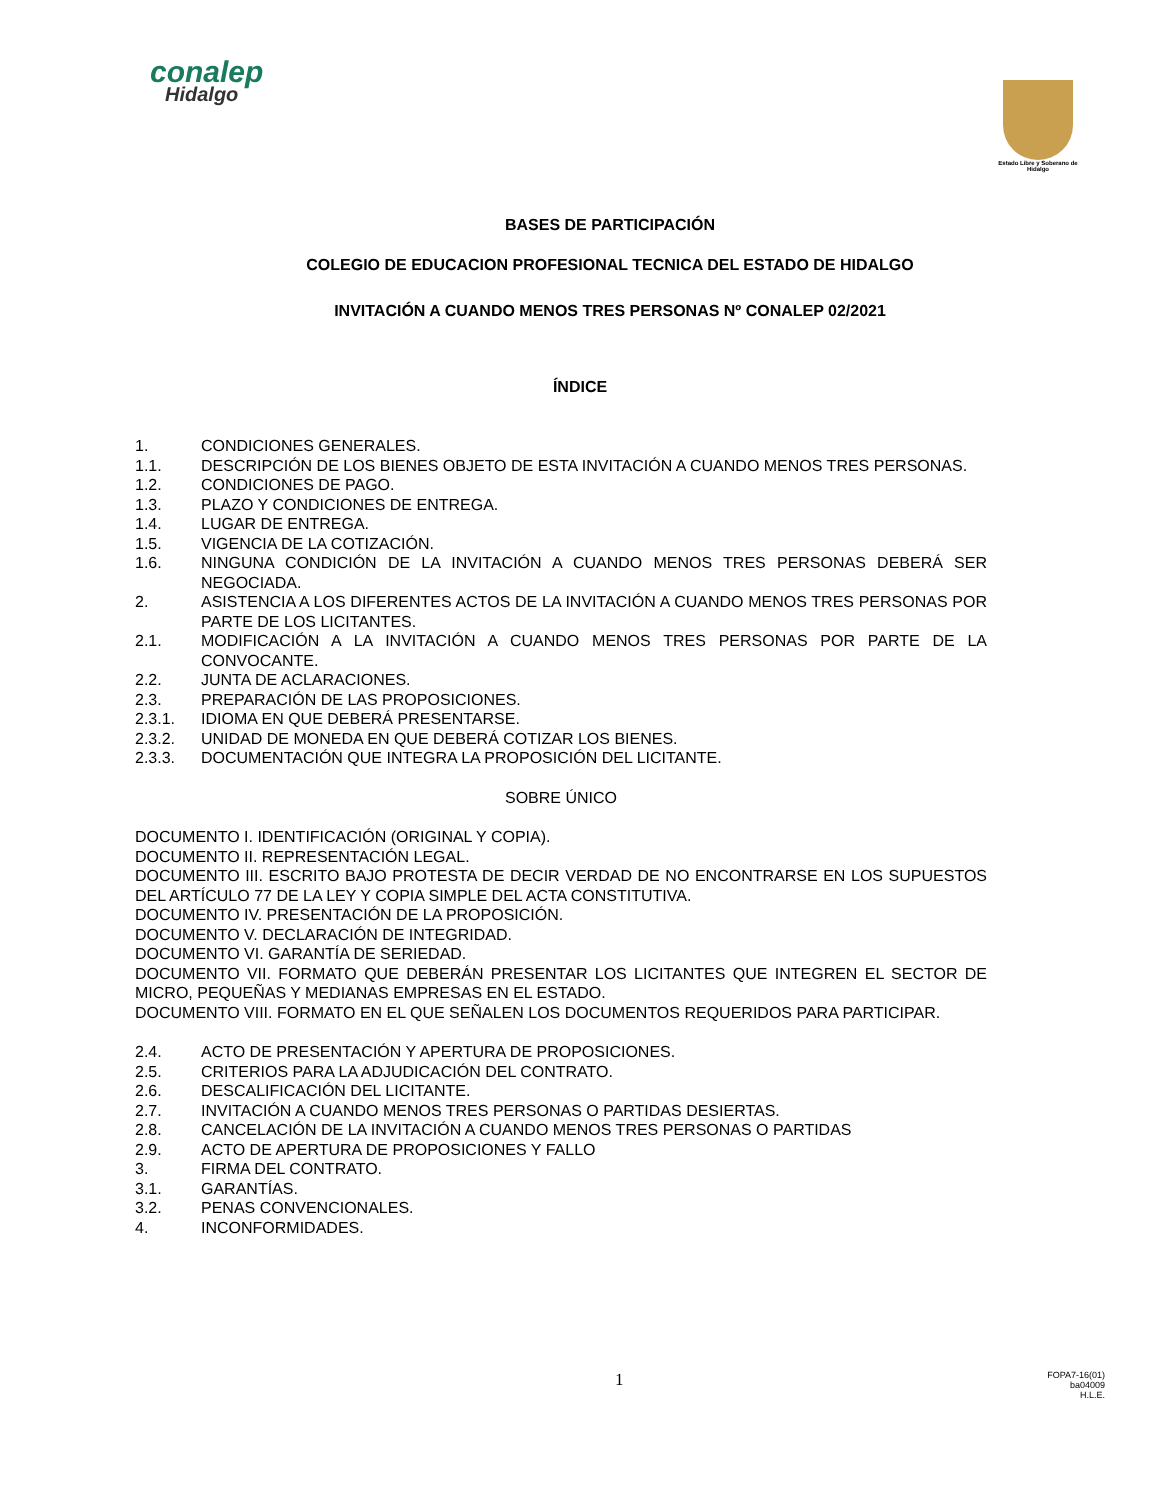conalep
Hidalgo
Estado Libre y Soberano de Hidalgo
BASES DE PARTICIPACIÓN
COLEGIO DE EDUCACION PROFESIONAL TECNICA DEL ESTADO DE HIDALGO
INVITACIÓN A CUANDO MENOS TRES PERSONAS Nº CONALEP 02/2021
ÍNDICE
1. CONDICIONES GENERALES.
1.1. DESCRIPCIÓN DE LOS BIENES OBJETO DE ESTA INVITACIÓN A CUANDO MENOS TRES PERSONAS.
1.2. CONDICIONES DE PAGO.
1.3. PLAZO Y CONDICIONES DE ENTREGA.
1.4. LUGAR DE ENTREGA.
1.5. VIGENCIA DE LA COTIZACIÓN.
1.6. NINGUNA CONDICIÓN DE LA INVITACIÓN A CUANDO MENOS TRES PERSONAS DEBERÁ SER NEGOCIADA.
2. ASISTENCIA A LOS DIFERENTES ACTOS DE LA INVITACIÓN A CUANDO MENOS TRES PERSONAS POR PARTE DE LOS LICITANTES.
2.1. MODIFICACIÓN A LA INVITACIÓN A CUANDO MENOS TRES PERSONAS POR PARTE DE LA CONVOCANTE.
2.2. JUNTA DE ACLARACIONES.
2.3. PREPARACIÓN DE LAS PROPOSICIONES.
2.3.1. IDIOMA EN QUE DEBERÁ PRESENTARSE.
2.3.2. UNIDAD DE MONEDA EN QUE DEBERÁ COTIZAR LOS BIENES.
2.3.3. DOCUMENTACIÓN QUE INTEGRA LA PROPOSICIÓN DEL LICITANTE.
SOBRE ÚNICO
DOCUMENTO I. IDENTIFICACIÓN (ORIGINAL Y COPIA).
DOCUMENTO II. REPRESENTACIÓN LEGAL.
DOCUMENTO III. ESCRITO BAJO PROTESTA DE DECIR VERDAD DE NO ENCONTRARSE EN LOS SUPUESTOS DEL ARTÍCULO 77 DE LA LEY Y COPIA SIMPLE DEL ACTA CONSTITUTIVA.
DOCUMENTO IV. PRESENTACIÓN DE LA PROPOSICIÓN.
DOCUMENTO V. DECLARACIÓN DE INTEGRIDAD.
DOCUMENTO VI. GARANTÍA DE SERIEDAD.
DOCUMENTO VII. FORMATO QUE DEBERÁN PRESENTAR LOS LICITANTES QUE INTEGREN EL SECTOR DE MICRO, PEQUEÑAS Y MEDIANAS EMPRESAS EN EL ESTADO.
DOCUMENTO VIII. FORMATO EN EL QUE SEÑALEN LOS DOCUMENTOS REQUERIDOS PARA PARTICIPAR.
2.4. ACTO DE PRESENTACIÓN Y APERTURA DE PROPOSICIONES.
2.5. CRITERIOS PARA LA ADJUDICACIÓN DEL CONTRATO.
2.6. DESCALIFICACIÓN DEL LICITANTE.
2.7. INVITACIÓN A CUANDO MENOS TRES PERSONAS O PARTIDAS DESIERTAS.
2.8. CANCELACIÓN DE LA INVITACIÓN A CUANDO MENOS TRES PERSONAS O PARTIDAS
2.9. ACTO DE APERTURA DE PROPOSICIONES Y FALLO
3. FIRMA DEL CONTRATO.
3.1. GARANTÍAS.
3.2. PENAS CONVENCIONALES.
4. INCONFORMIDADES.
1
FOPA7-16(01)
ba04009
H.L.E.